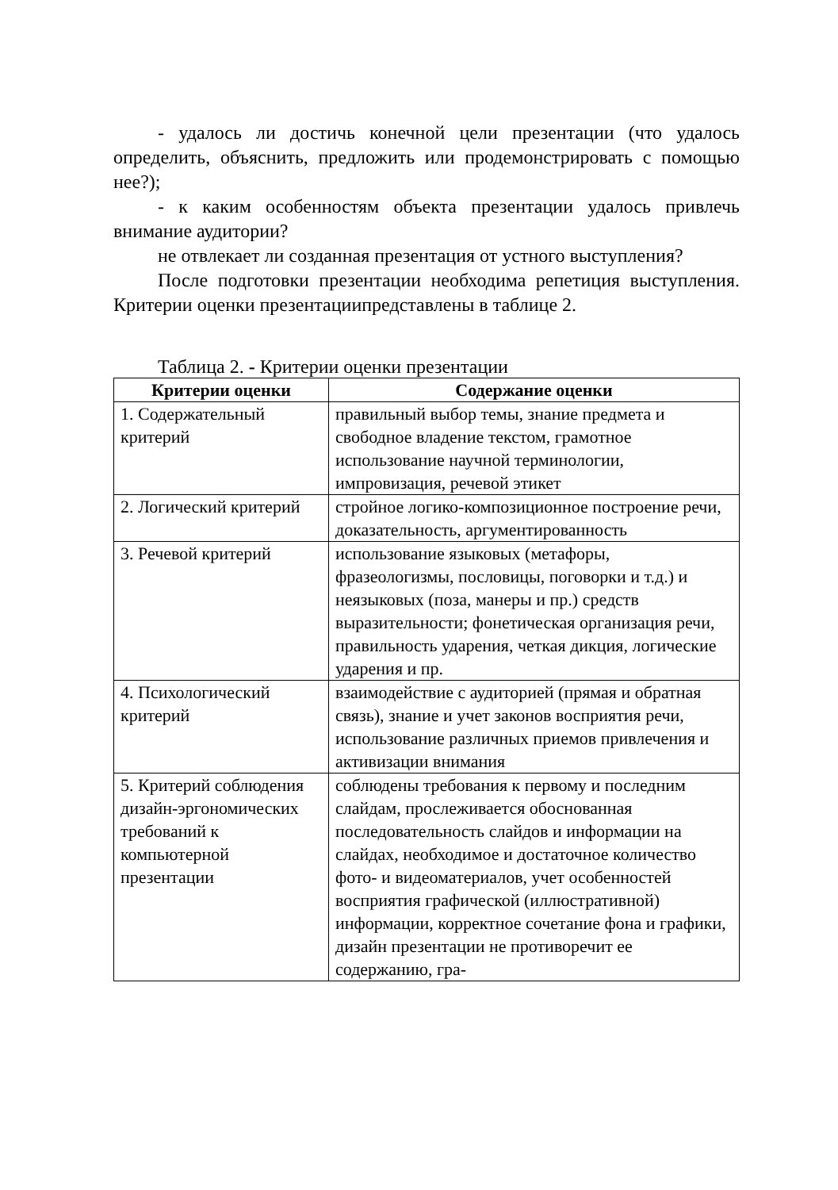- удалось ли достичь конечной цели презентации (что удалось определить, объяснить, предложить или продемонстрировать с помощью нее?);
- к каким особенностям объекта презентации удалось привлечь внимание аудитории?
не отвлекает ли созданная презентация от устного выступления?
После подготовки презентации необходима репетиция выступления. Критерии оценки презентациипредставлены в таблице 2.
Таблица 2. - Критерии оценки презентации
| Критерии оценки | Содержание оценки |
| --- | --- |
| 1. Содержательный критерий | правильный выбор темы, знание предмета и свободное владение текстом, грамотное использование научной терминологии, импровизация, речевой этикет |
| 2. Логический критерий | стройное логико-композиционное построение речи, доказательность, аргументированность |
| 3. Речевой критерий | использование языковых (метафоры, фразеологизмы, пословицы, поговорки и т.д.) и неязыковых (поза, манеры и пр.) средств выразительности; фонетическая организация речи, правильность ударения, четкая дикция, логические ударения и пр. |
| 4. Психологический критерий | взаимодействие с аудиторией (прямая и обратная связь), знание и учет законов восприятия речи, использование различных приемов привлечения и активизации внимания |
| 5. Критерий соблюдения дизайн-эргономических требований к компьютерной презентации | соблюдены требования к первому и последним слайдам, прослеживается обоснованная последовательность слайдов и информации на слайдах, необходимое и достаточное количество фото- и видеоматериалов, учет особенностей восприятия графической (иллюстративной) информации, корректное сочетание фона и графики, дизайн презентации не противоречит ее содержанию, гра- |